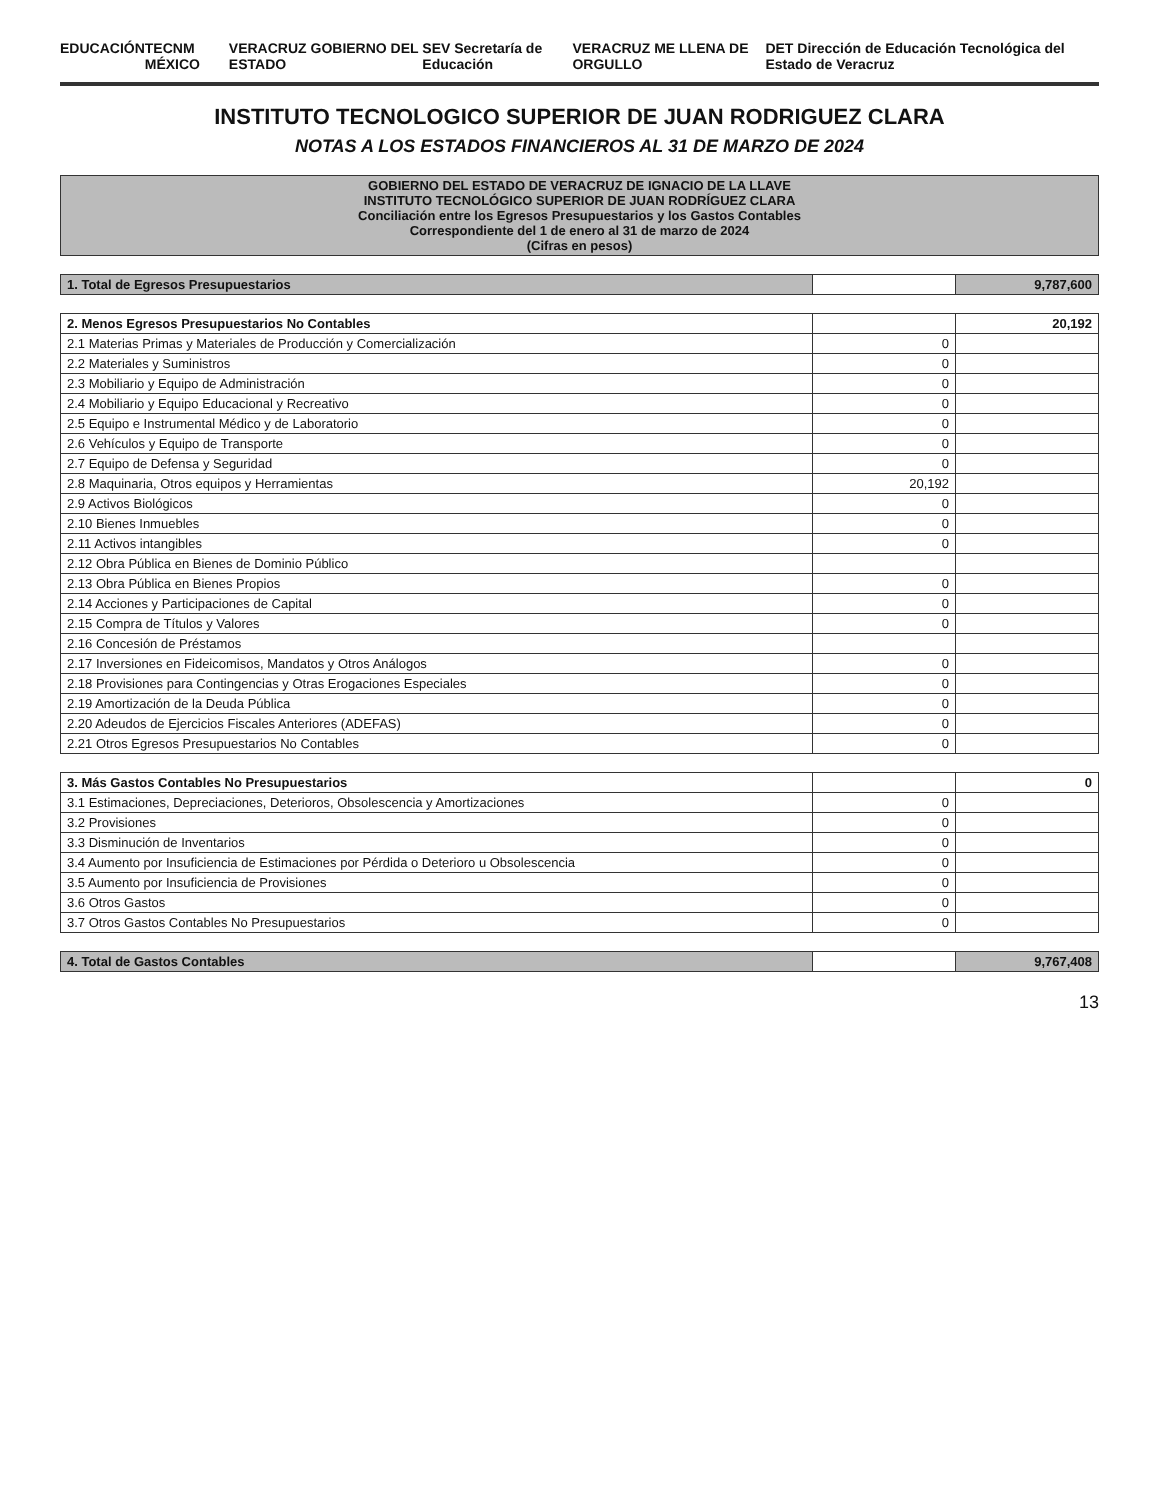EDUCACIÓN TECNM MÉXICO VERACRUZ GOBIERNO DEL ESTADO SEV Secretaría de Educación VERACRUZ ME LLENA DE ORGULLO DET Dirección de Educación Tecnológica del Estado de Veracruz
INSTITUTO TECNOLOGICO SUPERIOR DE JUAN RODRIGUEZ CLARA
NOTAS A LOS ESTADOS FINANCIEROS AL 31 DE MARZO DE 2024
| GOBIERNO DEL ESTADO DE VERACRUZ DE IGNACIO DE LA LLAVE INSTITUTO TECNOLÓGICO SUPERIOR DE JUAN RODRÍGUEZ CLARA Conciliación entre los Egresos Presupuestarios y los Gastos Contables Correspondiente del 1 de enero al 31 de marzo de 2024 (Cifras en pesos) | | |
| --- | --- | --- |
| 1. Total de Egresos Presupuestarios | | 9,787,600 |
| 2. Menos Egresos Presupuestarios No Contables | | 20,192 |
| 2.1 Materias Primas y Materiales de Producción y Comercialización | 0 | |
| 2.2 Materiales y Suministros | 0 | |
| 2.3 Mobiliario y Equipo de Administración | 0 | |
| 2.4 Mobiliario y Equipo Educacional y Recreativo | 0 | |
| 2.5 Equipo e Instrumental Médico y de Laboratorio | 0 | |
| 2.6 Vehículos y Equipo de Transporte | 0 | |
| 2.7 Equipo de Defensa y Seguridad | 0 | |
| 2.8 Maquinaria, Otros equipos y Herramientas | 20,192 | |
| 2.9 Activos Biológicos | 0 | |
| 2.10 Bienes Inmuebles | 0 | |
| 2.11 Activos intangibles | 0 | |
| 2.12 Obra Pública en Bienes de Dominio Público | | |
| 2.13 Obra Pública en Bienes Propios | 0 | |
| 2.14 Acciones y Participaciones de Capital | 0 | |
| 2.15 Compra de Títulos y Valores | 0 | |
| 2.16 Concesión de Préstamos | | |
| 2.17 Inversiones en Fideicomisos, Mandatos y Otros Análogos | 0 | |
| 2.18 Provisiones para Contingencias y Otras Erogaciones Especiales | 0 | |
| 2.19 Amortización de la Deuda Pública | 0 | |
| 2.20 Adeudos de Ejercicios Fiscales Anteriores (ADEFAS) | 0 | |
| 2.21 Otros Egresos Presupuestarios No Contables | 0 | |
| 3. Más Gastos Contables No Presupuestarios | | 0 |
| 3.1 Estimaciones, Depreciaciones, Deterioros, Obsolescencia y Amortizaciones | 0 | |
| 3.2 Provisiones | 0 | |
| 3.3 Disminución de Inventarios | 0 | |
| 3.4 Aumento por Insuficiencia de Estimaciones por Pérdida o Deterioro u Obsolescencia | 0 | |
| 3.5 Aumento por Insuficiencia de Provisiones | 0 | |
| 3.6 Otros Gastos | 0 | |
| 3.7 Otros Gastos Contables No Presupuestarios | 0 | |
| 4. Total de Gastos Contables | | 9,767,408 |
13